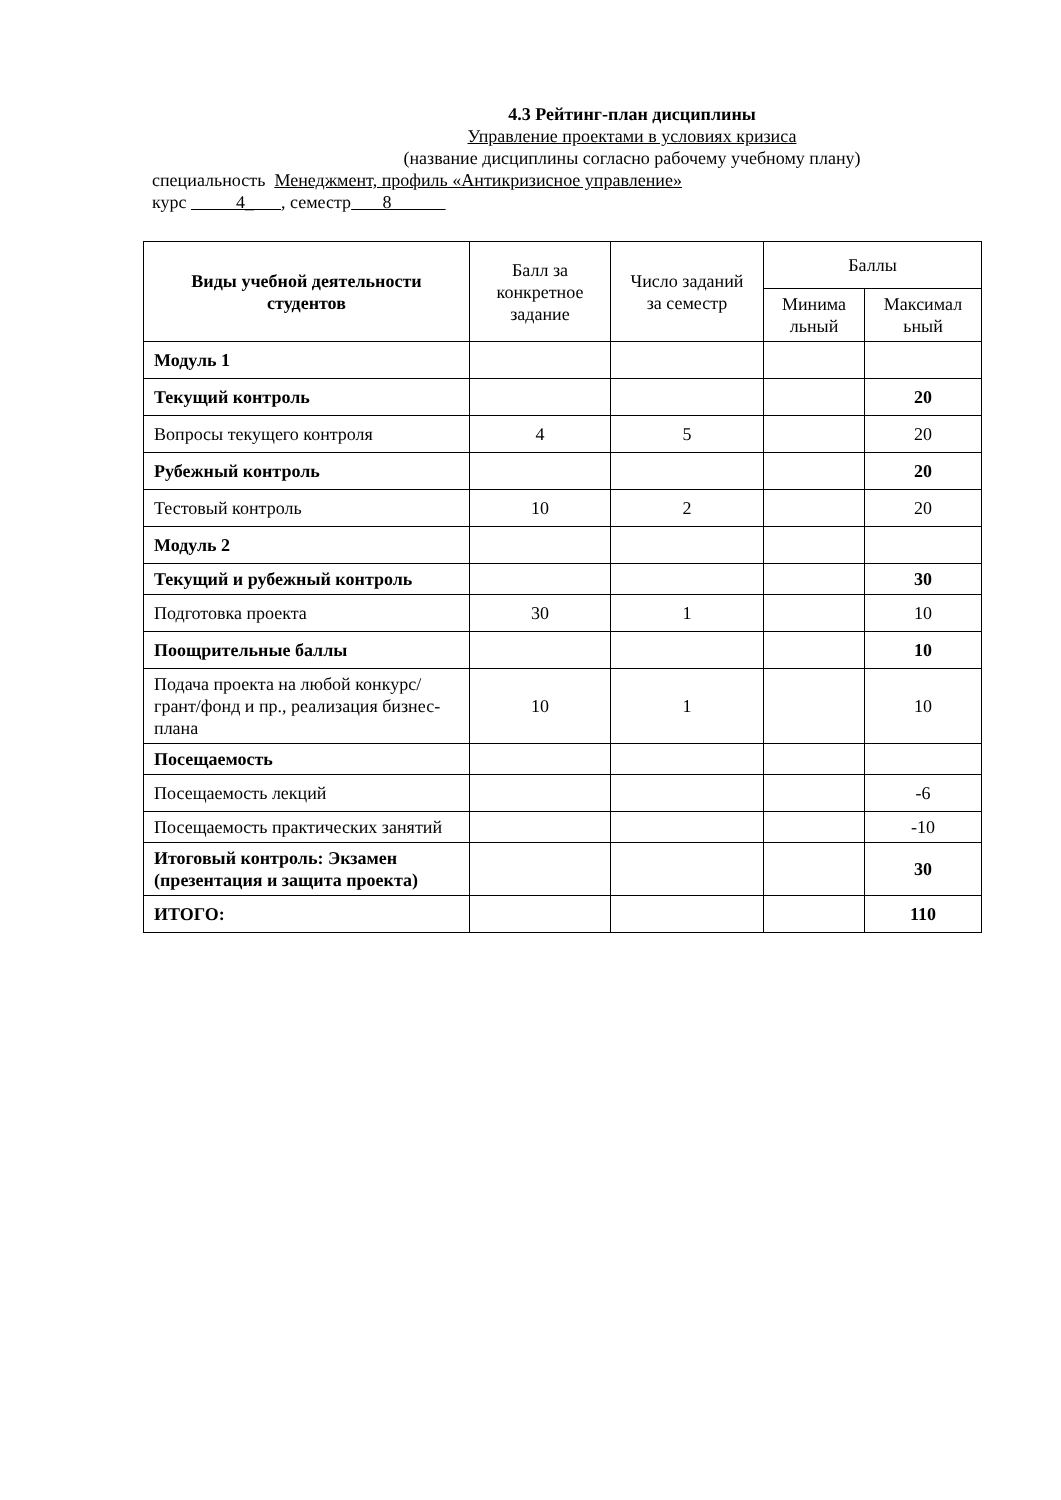4.3 Рейтинг-план дисциплины
Управление проектами в условиях кризиса
(название дисциплины согласно рабочему учебному плану)
специальность Менеджмент, профиль «Антикризисное управление»
курс 4_ , семестр 8
| Виды учебной деятельности студентов | Балл за конкретное задание | Число заданий за семестр | Баллы | |
| --- | --- | --- | --- | --- |
| | | | Минима льный | Максимал ьный |
| Модуль 1 | | | | |
| Текущий контроль | | | | 20 |
| Вопросы текущего контроля | 4 | 5 | | 20 |
| Рубежный контроль | | | | 20 |
| Тестовый контроль | 10 | 2 | | 20 |
| Модуль 2 | | | | |
| Текущий и рубежный контроль | | | | 30 |
| Подготовка проекта | 30 | 1 | | 10 |
| Поощрительные баллы | | | | 10 |
| Подача проекта на любой конкурс/грант/фонд и пр., реализация бизнес-плана | 10 | 1 | | 10 |
| Посещаемость | | | | |
| Посещаемость лекций | | | | -6 |
| Посещаемость практических занятий | | | | -10 |
| Итоговый контроль: Экзамен (презентация и защита проекта) | | | | 30 |
| ИТОГО: | | | | 110 |